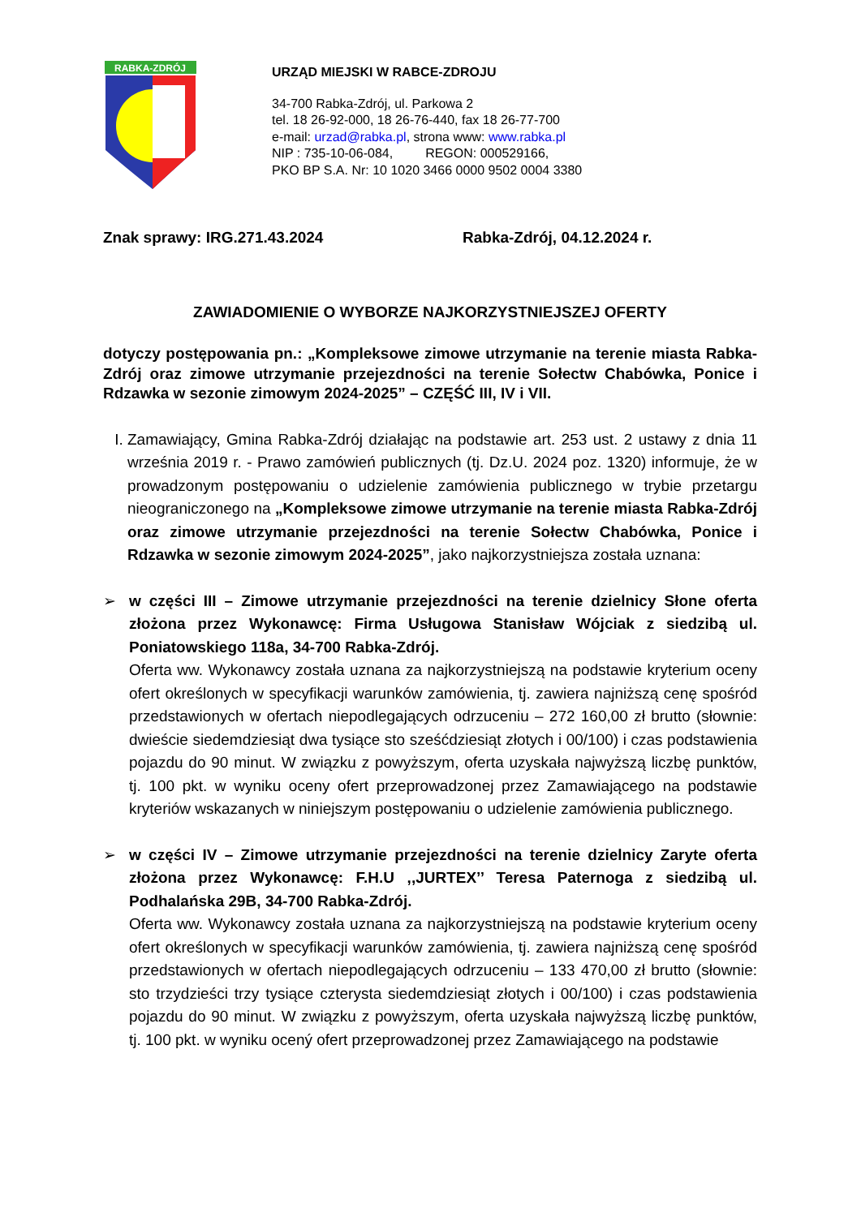RABKA-ZDRÓJ
URZĄD MIEJSKI W RABCE-ZDROJU
34-700 Rabka-Zdrój, ul. Parkowa 2
tel. 18 26-92-000, 18 26-76-440, fax 18 26-77-700
e-mail: urzad@rabka.pl, strona www: www.rabka.pl
NIP : 735-10-06-084, REGON: 000529166,
PKO BP S.A. Nr: 10 1020 3466 0000 9502 0004 3380
Znak sprawy: IRG.271.43.2024 Rabka-Zdrój, 04.12.2024 r.
ZAWIADOMIENIE O WYBORZE NAJKORZYSTNIEJSZEJ OFERTY
dotyczy postępowania pn.: „Kompleksowe zimowe utrzymanie na terenie miasta Rabka-Zdrój oraz zimowe utrzymanie przejezdności na terenie Sołectw Chabówka, Ponice i Rdzawka w sezonie zimowym 2024-2025” – CZĘŚĆ III, IV i VII.
I. Zamawiający, Gmina Rabka-Zdrój działając na podstawie art. 253 ust. 2 ustawy z dnia 11 września 2019 r. - Prawo zamówień publicznych (tj. Dz.U. 2024 poz. 1320) informuje, że w prowadzonym postępowaniu o udzielenie zamówienia publicznego w trybie przetargu nieograniczonego na „Kompleksowe zimowe utrzymanie na terenie miasta Rabka-Zdrój oraz zimowe utrzymanie przejezdności na terenie Sołectw Chabówka, Ponice i Rdzawka w sezonie zimowym 2024-2025”, jako najkorzystniejsza została uznana:
➢ w części III – Zimowe utrzymanie przejezdności na terenie dzielnicy Słone oferta złożona przez Wykonawcę: Firma Usługowa Stanisław Wójciak z siedzibą ul. Poniatowskiego 118a, 34-700 Rabka-Zdrój.
Oferta ww. Wykonawcy została uznana za najkorzystniejszą na podstawie kryterium oceny ofert określonych w specyfikacji warunków zamówienia, tj. zawiera najniższą cenę spośród przedstawionych w ofertach niepodlegających odrzuceniu – 272 160,00 zł brutto (słownie: dwieście siedemdziesiąt dwa tysiące sto sześćdziesiąt złotych i 00/100) i czas podstawienia pojazdu do 90 minut. W związku z powyższym, oferta uzyskała najwyższą liczbę punktów, tj. 100 pkt. w wyniku oceny ofert przeprowadzonej przez Zamawiającego na podstawie kryteriów wskazanych w niniejszym postępowaniu o udzielenie zamówienia publicznego.
➢ w części IV – Zimowe utrzymanie przejezdności na terenie dzielnicy Zaryte oferta złożona przez Wykonawcę: F.H.U ,,JURTEX’’ Teresa Paternoga z siedzibą ul. Podhalańska 29B, 34-700 Rabka-Zdrój.
Oferta ww. Wykonawcy została uznana za najkorzystniejszą na podstawie kryterium oceny ofert określonych w specyfikacji warunków zamówienia, tj. zawiera najniższą cenę spośród przedstawionych w ofertach niepodlegających odrzuceniu – 133 470,00 zł brutto (słownie: sto trzydzieści trzy tysiące czterysta siedemdziesiąt złotych i 00/100) i czas podstawienia pojazdu do 90 minut. W związku z powyższym, oferta uzyskała najwyższą liczbę punktów, tj. 100 pkt. w wyniku ocený ofert przeprowadzonej przez Zamawiającego na podstawie